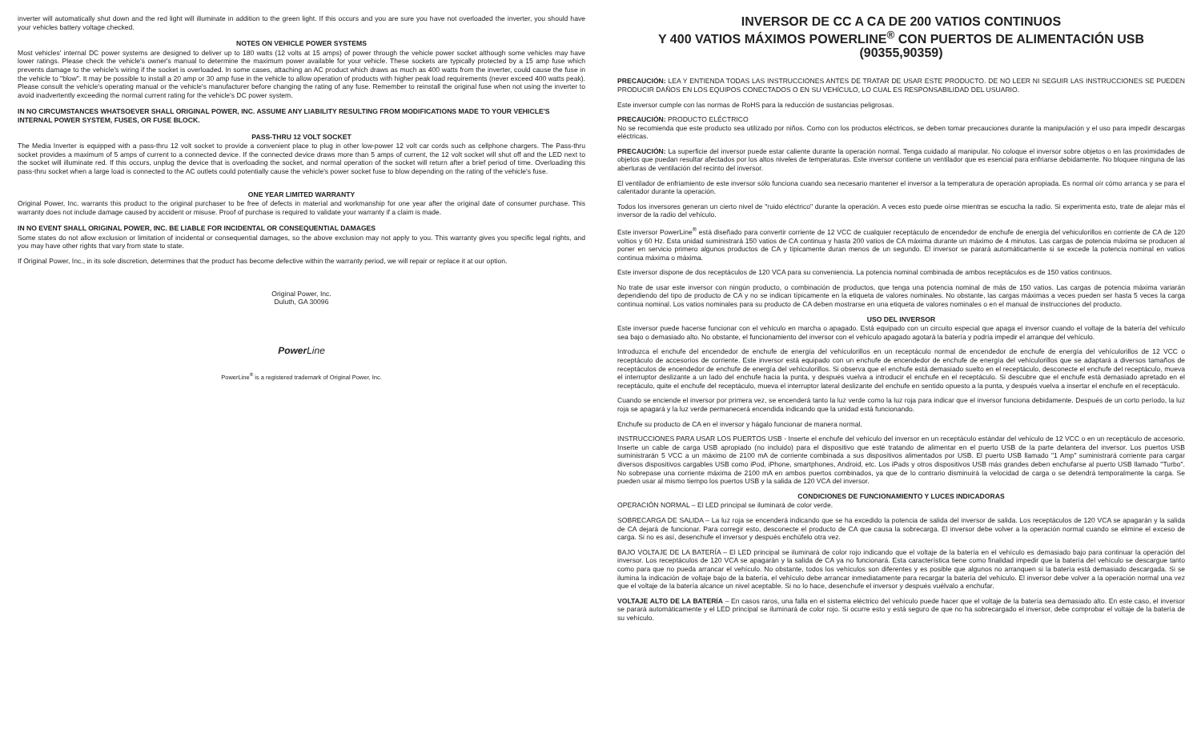inverter will automatically shut down and the red light will illuminate in addition to the green light. If this occurs and you are sure you have not overloaded the inverter, you should have your vehicles battery voltage checked.
NOTES ON VEHICLE POWER SYSTEMS
Most vehicles' internal DC power systems are designed to deliver up to 180 watts (12 volts at 15 amps) of power through the vehicle power socket although some vehicles may have lower ratings. Please check the vehicle's owner's manual to determine the maximum power available for your vehicle. These sockets are typically protected by a 15 amp fuse which prevents damage to the vehicle's wiring if the socket is overloaded. In some cases, attaching an AC product which draws as much as 400 watts from the inverter, could cause the fuse in the vehicle to "blow". It may be possible to install a 20 amp or 30 amp fuse in the vehicle to allow operation of products with higher peak load requirements (never exceed 400 watts peak). Please consult the vehicle's operating manual or the vehicle's manufacturer before changing the rating of any fuse. Remember to reinstall the original fuse when not using the inverter to avoid inadvertently exceeding the normal current rating for the vehicle's DC power system.
IN NO CIRCUMSTANCES WHATSOEVER SHALL ORIGINAL POWER, INC. ASSUME ANY LIABILITY RESULTING FROM MODIFICATIONS MADE TO YOUR VEHICLE'S INTERNAL POWER SYSTEM, FUSES, OR FUSE BLOCK.
PASS-THRU 12 VOLT SOCKET
The Media Inverter is equipped with a pass-thru 12 volt socket to provide a convenient place to plug in other low-power 12 volt car cords such as cellphone chargers. The Pass-thru socket provides a maximum of 5 amps of current to a connected device. If the connected device draws more than 5 amps of current, the 12 volt socket will shut off and the LED next to the socket will illuminate red. If this occurs, unplug the device that is overloading the socket, and normal operation of the socket will return after a brief period of time. Overloading this pass-thru socket when a large load is connected to the AC outlets could potentially cause the vehicle's power socket fuse to blow depending on the rating of the vehicle's fuse.
ONE YEAR LIMITED WARRANTY
Original Power, Inc. warrants this product to the original purchaser to be free of defects in material and workmanship for one year after the original date of consumer purchase. This warranty does not include damage caused by accident or misuse. Proof of purchase is required to validate your warranty if a claim is made.
IN NO EVENT SHALL ORIGINAL POWER, INC. BE LIABLE FOR INCIDENTAL OR CONSEQUENTIAL DAMAGES
Some states do not allow exclusion or limitation of incidental or consequential damages, so the above exclusion may not apply to you. This warranty gives you specific legal rights, and you may have other rights that vary from state to state.
If Original Power, Inc., in its sole discretion, determines that the product has become defective within the warranty period, we will repair or replace it at our option.
Original Power, Inc.
Duluth, GA 30096
Power Line
PowerLine<sup>®</sup> is a registered trademark of Original Power, Inc.
INVERSOR DE CC A CA DE 200 VATIOS CONTINUOS
Y 400 VATIOS MÁXIMOS POWERLINE<sup>®</sup> CON PUERTOS DE ALIMENTACIÓN USB
(90355,90359)
PRECAUCIÓN: LEA Y ENTIENDA TODAS LAS INSTRUCCIONES ANTES DE TRATAR DE USAR ESTE PRODUCTO. DE NO LEER NI SEGUIR LAS INSTRUCCIONES SE PUEDEN PRODUCIR DAÑOS EN LOS EQUIPOS CONECTADOS O EN SU VEHÍCULO, LO CUAL ES RESPONSABILIDAD DEL USUARIO.
Este inversor cumple con las normas de RoHS para la reducción de sustancias peligrosas.
PRECAUCIÓN: PRODUCTO ELÉCTRICO
No se recomienda que este producto sea utilizado por niños. Como con los productos eléctricos, se deben tomar precauciones durante la manipulación y el uso para impedir descargas eléctricas.
PRECAUCIÓN: La superficie del inversor puede estar caliente durante la operación normal. Tenga cuidado al manipular. No coloque el inversor sobre objetos o en las proximidades de objetos que puedan resultar afectados por los altos niveles de temperaturas. Este inversor contiene un ventilador que es esencial para enfriarse debidamente. No bloquee ninguna de las aberturas de ventilación del recinto del inversor.
El ventilador de enfriamiento de este inversor sólo funciona cuando sea necesario mantener el inversor a la temperatura de operación apropiada. Es normal oír cómo arranca y se para el calentador durante la operación.
Todos los inversores generan un cierto nivel de "ruido eléctrico" durante la operación. A veces esto puede oírse mientras se escucha la radio. Si experimenta esto, trate de alejar más el inversor de la radio del vehículo.
Este inversor PowerLine<sup>®</sup> está diseñado para convertir corriente de 12 VCC de cualquier receptáculo de encendedor de enchufe de energía del vehiculorillos en corriente de CA de 120 voltios y 60 Hz. Esta unidad suministrará 150 vatios de CA continua y hasta 200 vatios de CA máxima durante un máximo de 4 minutos. Las cargas de potencia máxima se producen al poner en servicio primero algunos productos de CA y típicamente duran menos de un segundo. El inversor se parará automáticamente si se excede la potencia nominal en vatios continua máxima o máxima.
Este inversor dispone de dos receptáculos de 120 VCA para su conveniencia. La potencia nominal combinada de ambos receptáculos es de 150 vatios continuos.
No trate de usar este inversor con ningún producto, o combinación de productos, que tenga una potencia nominal de más de 150 vatios. Las cargas de potencia máxima variarán dependiendo del tipo de producto de CA y no se indican típicamente en la etiqueta de valores nominales. No obstante, las cargas máximas a veces pueden ser hasta 5 veces la carga continua nominal. Los vatios nominales para su producto de CA deben mostrarse en una etiqueta de valores nominales o en el manual de instrucciones del producto.
USO DEL INVERSOR
Este inversor puede hacerse funcionar con el vehículo en marcha o apagado. Está equipado con un circuito especial que apaga el inversor cuando el voltaje de la batería del vehículo sea bajo o demasiado alto. No obstante, el funcionamiento del inversor con el vehículo apagado agotará la batería y podría impedir el arranque del vehículo.
Introduzca el enchufe del encendedor de enchufe de energía del vehículorillos en un receptáculo normal de encendedor de enchufe de energía del vehículorillos de 12 VCC o receptáculo de accesorios de corriente. Este inversor está equipado con un enchufe de encendedor de enchufe de energía del vehículorillos que se adaptará a diversos tamaños de receptáculos de encendedor de enchufe de energía del vehículorillos. Si observa que el enchufe está demasiado suelto en el receptáculo, desconecte el enchufe del receptáculo, mueva el interruptor deslizante a un lado del enchufe hacia la punta, y después vuelva a introducir el enchufe en el receptáculo. Si descubre que el enchufe está demasiado apretado en el receptáculo, quite el enchufe del receptáculo, mueva el interruptor lateral deslizante del enchufe en sentido opuesto a la punta, y después vuelva a insertar el enchufe en el receptáculo.
Cuando se enciende el inversor por primera vez, se encenderá tanto la luz verde como la luz roja para indicar que el inversor funciona debidamente. Después de un corto período, la luz roja se apagará y la luz verde permanecerá encendida indicando que la unidad está funcionando.
Enchufe su producto de CA en el inversor y hágalo funcionar de manera normal.
INSTRUCCIONES PARA USAR LOS PUERTOS USB - Inserte el enchufe del vehículo del inversor en un receptáculo estándar del vehículo de 12 VCC o en un receptáculo de accesorio. Inserte un cable de carga USB apropiado (no incluido) para el dispositivo que esté tratando de alimentar en el puerto USB de la parte delantera del inversor. Los puertos USB suministrarán 5 VCC a un máximo de 2100 mA de corriente combinada a sus dispositivos alimentados por USB. El puerto USB llamado "1 Amp" suministrará corriente para cargar diversos dispositivos cargables USB como iPod, iPhone, smartphones, Android, etc. Los iPads y otros dispositivos USB más grandes deben enchufarse al puerto USB llamado "Turbo". No sobrepase una corriente máxima de 2100 mA en ambos puertos combinados, ya que de lo contrario disminuirá la velocidad de carga o se detendrá temporalmente la carga. Se pueden usar al mismo tiempo los puertos USB y la salida de 120 VCA del inversor.
CONDICIONES DE FUNCIONAMIENTO Y LUCES INDICADORAS
OPERACIÓN NORMAL – El LED principal se iluminará de color verde.
SOBRECARGA DE SALIDA – La luz roja se encenderá indicando que se ha excedido la potencia de salida del inversor de salida. Los receptáculos de 120 VCA se apagarán y la salida de CA dejará de funcionar. Para corregir esto, desconecte el producto de CA que causa la sobrecarga. El inversor debe volver a la operación normal cuando se elimine el exceso de carga. Si no es así, desenchufe el inversor y después enchúfelo otra vez.
BAJO VOLTAJE DE LA BATERÍA – El LED principal se iluminará de color rojo indicando que el voltaje de la batería en el vehículo es demasiado bajo para continuar la operación del inversor. Los receptáculos de 120 VCA se apagarán y la salida de CA ya no funcionará. Esta característica tiene como finalidad impedir que la batería del vehículo se descargue tanto como para que no pueda arrancar el vehículo. No obstante, todos los vehículos son diferentes y es posible que algunos no arranquen si la batería está demasiado descargada. Si se ilumina la indicación de voltaje bajo de la batería, el vehículo debe arrancar inmediatamente para recargar la batería del vehículo. El inversor debe volver a la operación normal una vez que el voltaje de la batería alcance un nivel aceptable. Si no lo hace, desenchufe el inversor y después vuélvalo a enchufar.
VOLTAJE ALTO DE LA BATERÍA – En casos raros, una falla en el sistema eléctrico del vehículo puede hacer que el voltaje de la batería sea demasiado alto. En este caso, el inversor se parará automáticamente y el LED principal se iluminará de color rojo. Si ocurre esto y está seguro de que no ha sobrecargado el inversor, debe comprobar el voltaje de la batería de su vehículo.